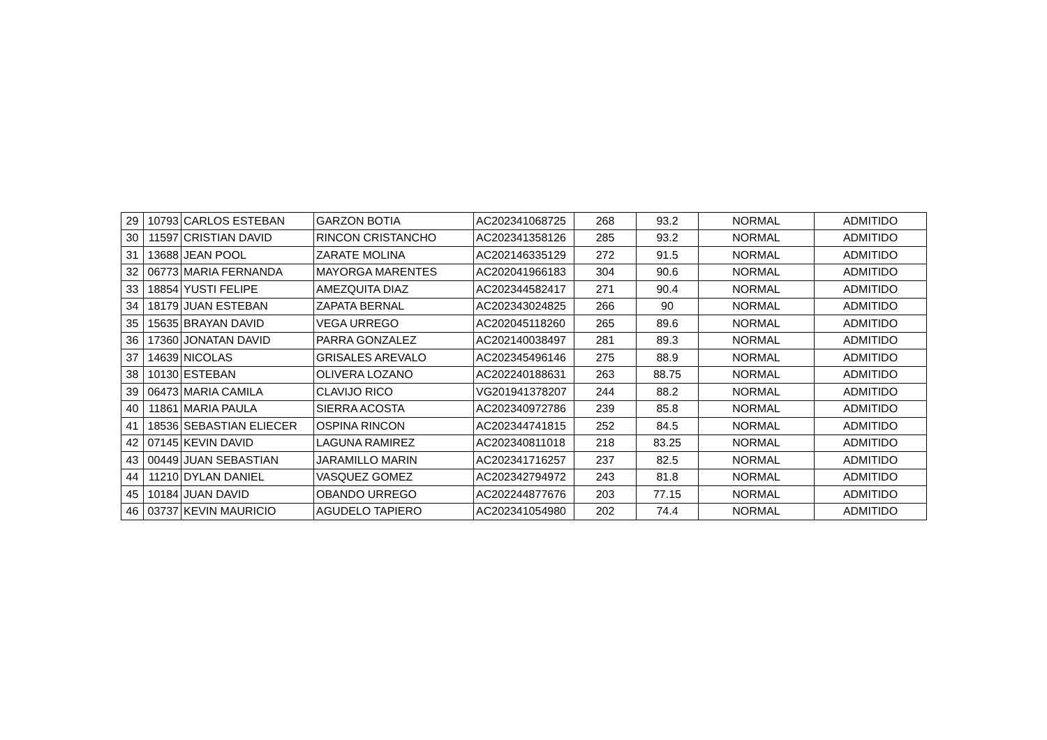| 29 | 10793 | CARLOS ESTEBAN | GARZON BOTIA | AC202341068725 | 268 | 93.2 | NORMAL | ADMITIDO |
| 30 | 11597 | CRISTIAN DAVID | RINCON CRISTANCHO | AC202341358126 | 285 | 93.2 | NORMAL | ADMITIDO |
| 31 | 13688 | JEAN POOL | ZARATE MOLINA | AC202146335129 | 272 | 91.5 | NORMAL | ADMITIDO |
| 32 | 06773 | MARIA FERNANDA | MAYORGA MARENTES | AC202041966183 | 304 | 90.6 | NORMAL | ADMITIDO |
| 33 | 18854 | YUSTI FELIPE | AMEZQUITA DIAZ | AC202344582417 | 271 | 90.4 | NORMAL | ADMITIDO |
| 34 | 18179 | JUAN ESTEBAN | ZAPATA BERNAL | AC202343024825 | 266 | 90 | NORMAL | ADMITIDO |
| 35 | 15635 | BRAYAN DAVID | VEGA URREGO | AC202045118260 | 265 | 89.6 | NORMAL | ADMITIDO |
| 36 | 17360 | JONATAN DAVID | PARRA GONZALEZ | AC202140038497 | 281 | 89.3 | NORMAL | ADMITIDO |
| 37 | 14639 | NICOLAS | GRISALES AREVALO | AC202345496146 | 275 | 88.9 | NORMAL | ADMITIDO |
| 38 | 10130 | ESTEBAN | OLIVERA LOZANO | AC202240188631 | 263 | 88.75 | NORMAL | ADMITIDO |
| 39 | 06473 | MARIA CAMILA | CLAVIJO RICO | VG201941378207 | 244 | 88.2 | NORMAL | ADMITIDO |
| 40 | 11861 | MARIA PAULA | SIERRA ACOSTA | AC202340972786 | 239 | 85.8 | NORMAL | ADMITIDO |
| 41 | 18536 | SEBASTIAN ELIECER | OSPINA RINCON | AC202344741815 | 252 | 84.5 | NORMAL | ADMITIDO |
| 42 | 07145 | KEVIN DAVID | LAGUNA RAMIREZ | AC202340811018 | 218 | 83.25 | NORMAL | ADMITIDO |
| 43 | 00449 | JUAN SEBASTIAN | JARAMILLO MARIN | AC202341716257 | 237 | 82.5 | NORMAL | ADMITIDO |
| 44 | 11210 | DYLAN DANIEL | VASQUEZ GOMEZ | AC202342794972 | 243 | 81.8 | NORMAL | ADMITIDO |
| 45 | 10184 | JUAN DAVID | OBANDO URREGO | AC202244877676 | 203 | 77.15 | NORMAL | ADMITIDO |
| 46 | 03737 | KEVIN MAURICIO | AGUDELO TAPIERO | AC202341054980 | 202 | 74.4 | NORMAL | ADMITIDO |